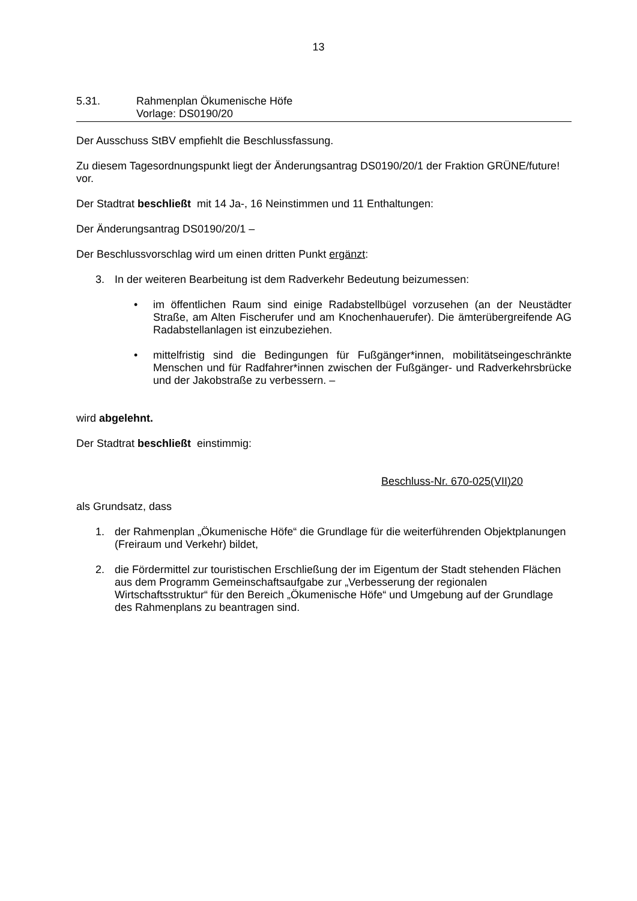13
5.31. Rahmenplan Ökumenische Höfe
Vorlage: DS0190/20
Der Ausschuss StBV empfiehlt die Beschlussfassung.
Zu diesem Tagesordnungspunkt liegt der Änderungsantrag DS0190/20/1 der Fraktion GRÜNE/future! vor.
Der Stadtrat beschließt mit 14 Ja-, 16 Neinstimmen und 11 Enthaltungen:
Der Änderungsantrag DS0190/20/1 –
Der Beschlussvorschlag wird um einen dritten Punkt ergänzt:
3. In der weiteren Bearbeitung ist dem Radverkehr Bedeutung beizumessen:
• im öffentlichen Raum sind einige Radabstellbügel vorzusehen (an der Neustädter Straße, am Alten Fischerufer und am Knochenhauerufer). Die ämterübergreifende AG Radabstellanlagen ist einzubeziehen.
• mittelfristig sind die Bedingungen für Fußgänger*innen, mobilitätseingeschränkte Menschen und für Radfahrer*innen zwischen der Fußgänger- und Radverkehrsbrücke und der Jakobstraße zu verbessern. –
wird abgelehnt.
Der Stadtrat beschließt einstimmig:
Beschluss-Nr. 670-025(VII)20
als Grundsatz, dass
1. der Rahmenplan „Ökumenische Höfe“ die Grundlage für die weiterführenden Objektplanungen (Freiraum und Verkehr) bildet,
2. die Fördermittel zur touristischen Erschließung der im Eigentum der Stadt stehenden Flächen aus dem Programm Gemeinschaftsaufgabe zur „Verbesserung der regionalen Wirtschaftsstruktur“ für den Bereich „Ökumenische Höfe“ und Umgebung auf der Grundlage des Rahmenplans zu beantragen sind.